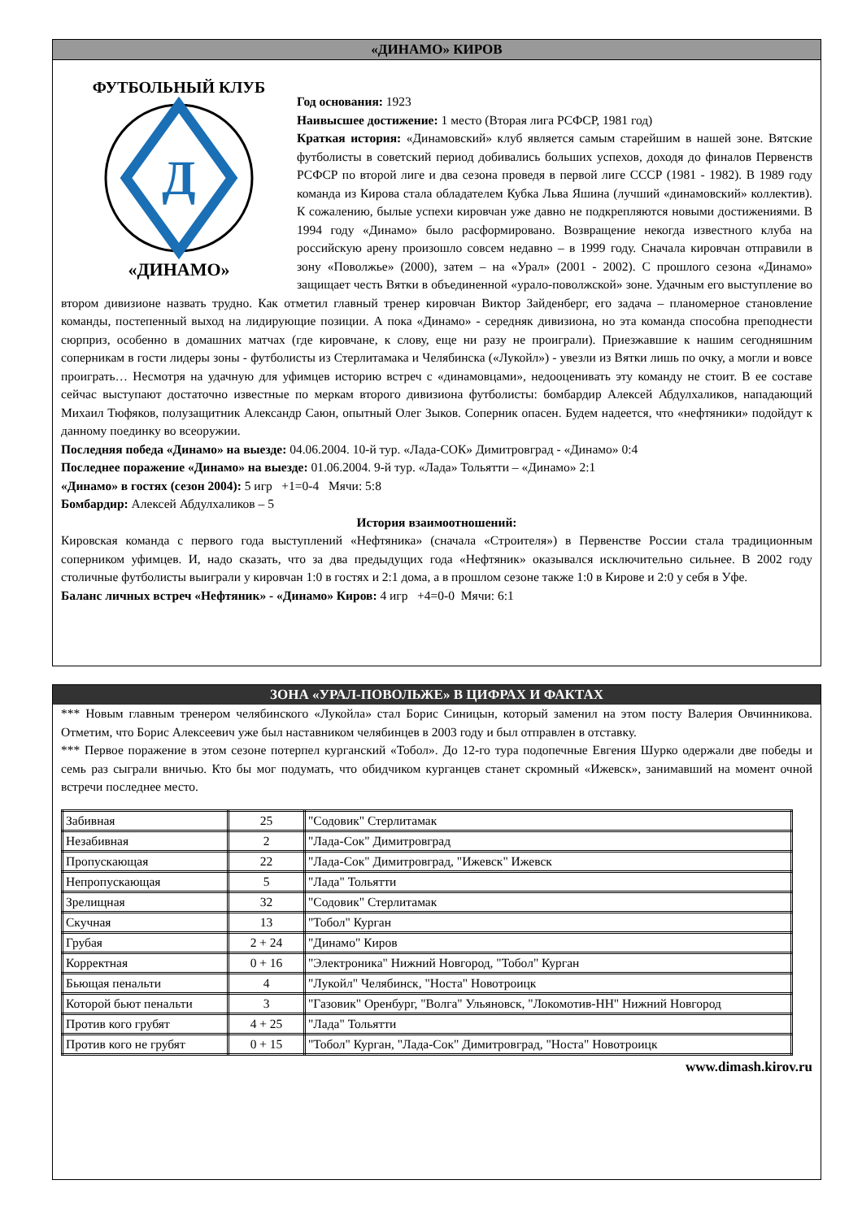«ДИНАМО» КИРОВ
Д
ФУТБОЛЬНЫЙ КЛУБ
«ДИНАМО»
Год основания: 1923
Наивысшее достижение: 1 место (Вторая лига РСФСР, 1981 год)
Краткая история: «Динамовский» клуб является самым старейшим в нашей зоне. Вятские футболисты в советский период добивались больших успехов, доходя до финалов Первенств РСФСР по второй лиге и два сезона проведя в первой лиге СССР (1981 - 1982). В 1989 году команда из Кирова стала обладателем Кубка Льва Яшина (лучший «динамовский» коллектив). К сожалению, былые успехи кировчан уже давно не подкрепляются новыми достижениями. В 1994 году «Динамо» было расформировано. Возвращение некогда известного клуба на российскую арену произошло совсем недавно – в 1999 году. Сначала кировчан отправили в зону «Поволжье» (2000), затем – на «Урал» (2001 - 2002). С прошлого сезона «Динамо» защищает честь Вятки в объединенной «урало-поволжской» зоне. Удачным его выступление во втором дивизионе назвать трудно. Как отметил главный тренер кировчан Виктор Зайденберг, его задача – планомерное становление команды, постепенный выход на лидирующие позиции. А пока «Динамо» - середняк дивизиона, но эта команда способна преподнести сюрприз, особенно в домашних матчах (где кировчане, к слову, еще ни разу не проиграли). Приезжавшие к нашим сегодняшним соперникам в гости лидеры зоны - футболисты из Стерлитамака и Челябинска («Лукойл») - увезли из Вятки лишь по очку, а могли и вовсе проиграть… Несмотря на удачную для уфимцев историю встреч с «динамовцами», недооценивать эту команду не стоит. В ее составе сейчас выступают достаточно известные по меркам второго дивизиона футболисты: бомбардир Алексей Абдулхаликов, нападающий Михаил Тюфяков, полузащитник Александр Саюн, опытный Олег Зыков. Соперник опасен. Будем надеется, что «нефтяники» подойдут к данному поединку во всеоружии.
Последняя победа «Динамо» на выезде: 04.06.2004. 10-й тур. «Лада-СОК» Димитровград - «Динамо» 0:4
Последнее поражение «Динамо» на выезде: 01.06.2004. 9-й тур. «Лада» Тольятти – «Динамо» 2:1
«Динамо» в гостях (сезон 2004): 5 игр +1=0-4 Мячи: 5:8
Бомбардир: Алексей Абдулхаликов – 5
История взаимоотношений:
Кировская команда с первого года выступлений «Нефтяника» (сначала «Строителя») в Первенстве России стала традиционным соперником уфимцев. И, надо сказать, что за два предыдущих года «Нефтяник» оказывался исключительно сильнее. В 2002 году столичные футболисты выиграли у кировчан 1:0 в гостях и 2:1 дома, а в прошлом сезоне также 1:0 в Кирове и 2:0 у себя в Уфе.
Баланс личных встреч «Нефтяник» - «Динамо» Киров: 4 игр +4=0-0 Мячи: 6:1
ЗОНА «УРАЛ-ПОВОЛЬЖЕ» В ЦИФРАХ И ФАКТАХ
*** Новым главным тренером челябинского «Лукойла» стал Борис Синицын, который заменил на этом посту Валерия Овчинникова. Отметим, что Борис Алексеевич уже был наставником челябинцев в 2003 году и был отправлен в отставку.
*** Первое поражение в этом сезоне потерпел курганский «Тобол». До 12-го тура подопечные Евгения Шурко одержали две победы и семь раз сыграли вничью. Кто бы мог подумать, что обидчиком курганцев станет скромный «Ижевск», занимавший на момент очной встречи последнее место.
| Забивная | 25 | "Содовик" Стерлитамак |
| Незабивная | 2 | "Лада-Сок" Димитровград |
| Пропускающая | 22 | "Лада-Сок" Димитровград, "Ижевск" Ижевск |
| Непропускающая | 5 | "Лада" Тольятти |
| Зрелищная | 32 | "Содовик" Стерлитамак |
| Скучная | 13 | "Тобол" Курган |
| Грубая | 2 + 24 | "Динамо" Киров |
| Корректная | 0 + 16 | "Электроника" Нижний Новгород, "Тобол" Курган |
| Бьющая пенальти | 4 | "Лукойл" Челябинск, "Носта" Новотроицк |
| Которой бьют пенальти | 3 | "Газовик" Оренбург, "Волга" Ульяновск, "Локомотив-НН" Нижний Новгород |
| Против кого грубят | 4 + 25 | "Лада" Тольятти |
| Против кого не грубят | 0 + 15 | "Тобол" Курган, "Лада-Сок" Димитровград, "Носта" Новотроицк |
www.dimash.kirov.ru